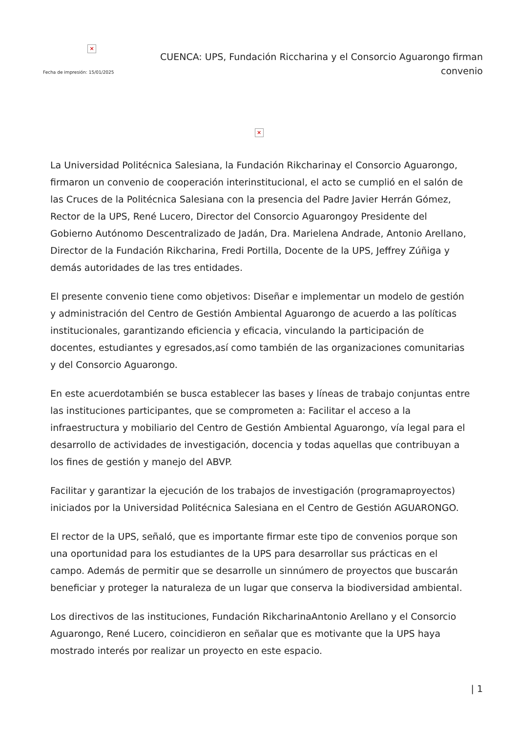×
Fecha de impresión: 15/01/2025
CUENCA: UPS, Fundación Riccharina y el Consorcio Aguarongo firman convenio
×
La Universidad Politécnica Salesiana, la Fundación Rikcharinay el Consorcio Aguarongo, firmaron un convenio de cooperación interinstitucional, el acto se cumplió en el salón de las Cruces de la Politécnica Salesiana con la presencia del Padre Javier Herrán Gómez, Rector de la UPS, René Lucero, Director del Consorcio Aguarongoy Presidente del Gobierno Autónomo Descentralizado de Jadán, Dra. Marielena Andrade, Antonio Arellano, Director de la Fundación Rikcharina, Fredi Portilla, Docente de la UPS, Jeffrey Zúñiga y demás autoridades de las tres entidades.
El presente convenio tiene como objetivos: Diseñar e implementar un modelo de gestión y administración del Centro de Gestión Ambiental Aguarongo de acuerdo a las políticas institucionales, garantizando eficiencia y eficacia, vinculando la participación de docentes, estudiantes y egresados,así como también de las organizaciones comunitarias y del Consorcio Aguarongo.
En este acuerdotambién se busca establecer las bases y líneas de trabajo conjuntas entre las instituciones participantes, que se comprometen a: Facilitar el acceso a la infraestructura y mobiliario del Centro de Gestión Ambiental Aguarongo, vía legal para el desarrollo de actividades de investigación, docencia y todas aquellas que contribuyan a los fines de gestión y manejo del ABVP.
Facilitar y garantizar la ejecución de los trabajos de investigación (programaproyectos) iniciados por la Universidad Politécnica Salesiana en el Centro de Gestión AGUARONGO.
El rector de la UPS, señaló, que es importante firmar este tipo de convenios porque son una oportunidad para los estudiantes de la UPS para desarrollar sus prácticas en el campo. Además de permitir que se desarrolle un sinnúmero de proyectos que buscarán beneficiar y proteger la naturaleza de un lugar que conserva la biodiversidad ambiental.
Los directivos de las instituciones, Fundación RikcharinaAntonio Arellano y el Consorcio Aguarongo, René Lucero, coincidieron en señalar que es motivante que la UPS haya mostrado interés por realizar un proyecto en este espacio.
| 1